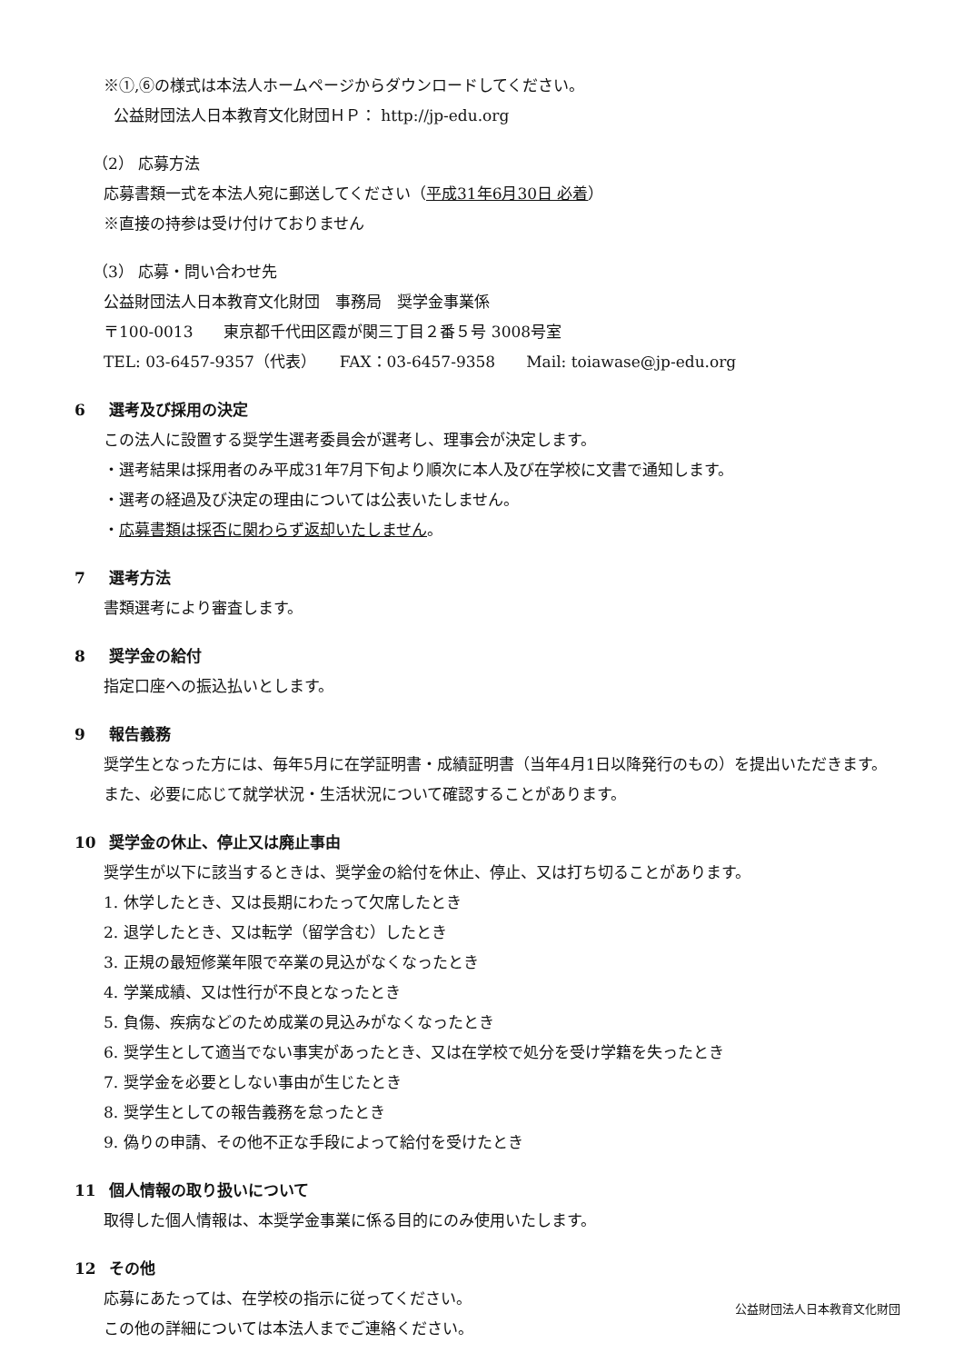※①,⑥の様式は本法人ホームページからダウンロードしてください。
公益財団法人日本教育文化財団ＨＰ： http://jp-edu.org
（2） 応募方法
応募書類一式を本法人宛に郵送してください（平成31年6月30日 必着）
※直接の持参は受け付けておりません
（3） 応募・問い合わせ先
公益財団法人日本教育文化財団　事務局　奨学金事業係
〒100-0013　　東京都千代田区霞が関三丁目２番５号 3008号室
TEL: 03-6457-9357（代表）　　FAX：03-6457-9358　　Mail: toiawase@jp-edu.org
6 選考及び採用の決定
この法人に設置する奨学生選考委員会が選考し、理事会が決定します。
・選考結果は採用者のみ平成31年7月下旬より順次に本人及び在学校に文書で通知します。
・選考の経過及び決定の理由については公表いたしません。
・応募書類は採否に関わらず返却いたしません。
7 選考方法
書類選考により審査します。
8 奨学金の給付
指定口座への振込払いとします。
9 報告義務
奨学生となった方には、毎年5月に在学証明書・成績証明書（当年4月1日以降発行のもの）を提出いただきます。また、必要に応じて就学状況・生活状況について確認することがあります。
10 奨学金の休止、停止又は廃止事由
奨学生が以下に該当するときは、奨学金の給付を休止、停止、又は打ち切ることがあります。
1. 休学したとき、又は長期にわたって欠席したとき
2. 退学したとき、又は転学（留学含む）したとき
3. 正規の最短修業年限で卒業の見込がなくなったとき
4. 学業成績、又は性行が不良となったとき
5. 負傷、疾病などのため成業の見込みがなくなったとき
6. 奨学生として適当でない事実があったとき、又は在学校で処分を受け学籍を失ったとき
7. 奨学金を必要としない事由が生じたとき
8. 奨学生としての報告義務を怠ったとき
9. 偽りの申請、その他不正な手段によって給付を受けたとき
11 個人情報の取り扱いについて
取得した個人情報は、本奨学金事業に係る目的にのみ使用いたします。
12 その他
応募にあたっては、在学校の指示に従ってください。
この他の詳細については本法人までご連絡ください。
公益財団法人日本教育文化財団